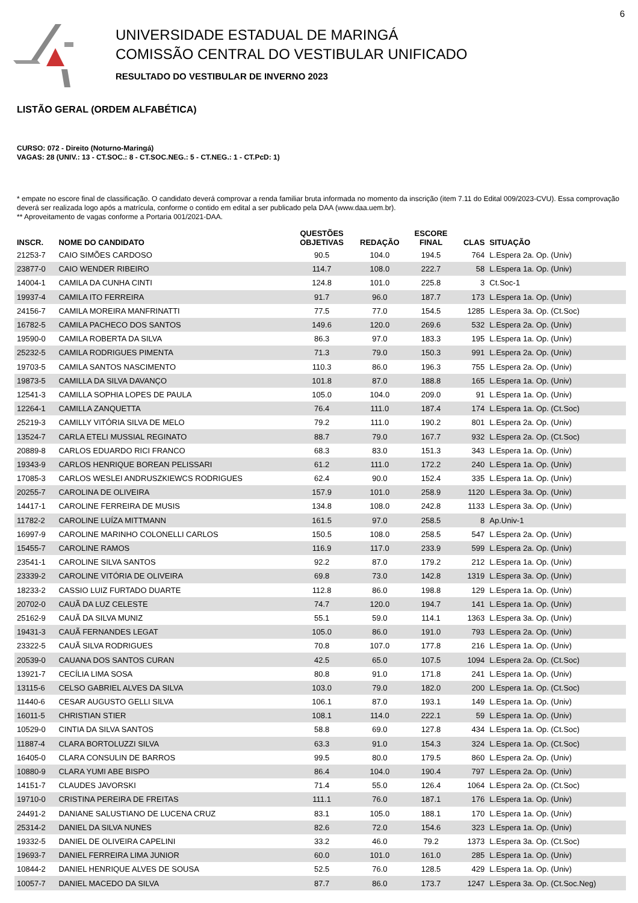6
UNIVERSIDADE ESTADUAL DE MARINGÁ
COMISSÃO CENTRAL DO VESTIBULAR UNIFICADO
RESULTADO DO VESTIBULAR DE INVERNO 2023
LISTÃO GERAL (ORDEM ALFABÉTICA)
CURSO: 072 - Direito (Noturno-Maringá)
VAGAS: 28 (UNIV.: 13 - CT.SOC.: 8 - CT.SOC.NEG.: 5 - CT.NEG.: 1 - CT.PcD: 1)
* empate no escore final de classificação. O candidato deverá comprovar a renda familiar bruta informada no momento da inscrição (item 7.11 do Edital 009/2023-CVU). Essa comprovação deverá ser realizada logo após a matrícula, conforme o contido em edital a ser publicado pela DAA (www.daa.uem.br).
** Aproveitamento de vagas conforme a Portaria 001/2021-DAA.
| INSCR. | NOME DO CANDIDATO | QUESTÕES OBJETIVAS | REDAÇÃO | ESCORE FINAL | CLAS | SITUAÇÃO |
| --- | --- | --- | --- | --- | --- | --- |
| 21253-7 | CAIO SIMÕES CARDOSO | 90.5 | 104.0 | 194.5 | 764 | L.Espera 2a. Op. (Univ) |
| 23877-0 | CAIO WENDER RIBEIRO | 114.7 | 108.0 | 222.7 | 58 | L.Espera 1a. Op. (Univ) |
| 14004-1 | CAMILA DA CUNHA CINTI | 124.8 | 101.0 | 225.8 | 3 | Ct.Soc-1 |
| 19937-4 | CAMILA ITO FERREIRA | 91.7 | 96.0 | 187.7 | 173 | L.Espera 1a. Op. (Univ) |
| 24156-7 | CAMILA MOREIRA MANFRINATTI | 77.5 | 77.0 | 154.5 | 1285 | L.Espera 3a. Op. (Ct.Soc) |
| 16782-5 | CAMILA PACHECO DOS SANTOS | 149.6 | 120.0 | 269.6 | 532 | L.Espera 2a. Op. (Univ) |
| 19590-0 | CAMILA ROBERTA DA SILVA | 86.3 | 97.0 | 183.3 | 195 | L.Espera 1a. Op. (Univ) |
| 25232-5 | CAMILA RODRIGUES PIMENTA | 71.3 | 79.0 | 150.3 | 991 | L.Espera 2a. Op. (Univ) |
| 19703-5 | CAMILA SANTOS NASCIMENTO | 110.3 | 86.0 | 196.3 | 755 | L.Espera 2a. Op. (Univ) |
| 19873-5 | CAMILLA DA SILVA DAVANÇO | 101.8 | 87.0 | 188.8 | 165 | L.Espera 1a. Op. (Univ) |
| 12541-3 | CAMILLA SOPHIA LOPES DE PAULA | 105.0 | 104.0 | 209.0 | 91 | L.Espera 1a. Op. (Univ) |
| 12264-1 | CAMILLA ZANQUETTA | 76.4 | 111.0 | 187.4 | 174 | L.Espera 1a. Op. (Ct.Soc) |
| 25219-3 | CAMILLY VITÓRIA SILVA DE MELO | 79.2 | 111.0 | 190.2 | 801 | L.Espera 2a. Op. (Univ) |
| 13524-7 | CARLA ETELI MUSSIAL REGINATO | 88.7 | 79.0 | 167.7 | 932 | L.Espera 2a. Op. (Ct.Soc) |
| 20889-8 | CARLOS EDUARDO RICI FRANCO | 68.3 | 83.0 | 151.3 | 343 | L.Espera 1a. Op. (Univ) |
| 19343-9 | CARLOS HENRIQUE BOREAN PELISSARI | 61.2 | 111.0 | 172.2 | 240 | L.Espera 1a. Op. (Univ) |
| 17085-3 | CARLOS WESLEI ANDRUSZKIEWCS RODRIGUES | 62.4 | 90.0 | 152.4 | 335 | L.Espera 1a. Op. (Univ) |
| 20255-7 | CAROLINA DE OLIVEIRA | 157.9 | 101.0 | 258.9 | 1120 | L.Espera 3a. Op. (Univ) |
| 14417-1 | CAROLINE FERREIRA DE MUSIS | 134.8 | 108.0 | 242.8 | 1133 | L.Espera 3a. Op. (Univ) |
| 11782-2 | CAROLINE LUÍZA MITTMANN | 161.5 | 97.0 | 258.5 | 8 | Ap.Univ-1 |
| 16997-9 | CAROLINE MARINHO COLONELLI CARLOS | 150.5 | 108.0 | 258.5 | 547 | L.Espera 2a. Op. (Univ) |
| 15455-7 | CAROLINE RAMOS | 116.9 | 117.0 | 233.9 | 599 | L.Espera 2a. Op. (Univ) |
| 23541-1 | CAROLINE SILVA SANTOS | 92.2 | 87.0 | 179.2 | 212 | L.Espera 1a. Op. (Univ) |
| 23339-2 | CAROLINE VITÓRIA DE OLIVEIRA | 69.8 | 73.0 | 142.8 | 1319 | L.Espera 3a. Op. (Univ) |
| 18233-2 | CASSIO LUIZ FURTADO DUARTE | 112.8 | 86.0 | 198.8 | 129 | L.Espera 1a. Op. (Univ) |
| 20702-0 | CAUÃ DA LUZ CELESTE | 74.7 | 120.0 | 194.7 | 141 | L.Espera 1a. Op. (Univ) |
| 25162-9 | CAUÃ DA SILVA MUNIZ | 55.1 | 59.0 | 114.1 | 1363 | L.Espera 3a. Op. (Univ) |
| 19431-3 | CAUÃ FERNANDES LEGAT | 105.0 | 86.0 | 191.0 | 793 | L.Espera 2a. Op. (Univ) |
| 23322-5 | CAUÃ SILVA RODRIGUES | 70.8 | 107.0 | 177.8 | 216 | L.Espera 1a. Op. (Univ) |
| 20539-0 | CAUANA DOS SANTOS CURAN | 42.5 | 65.0 | 107.5 | 1094 | L.Espera 2a. Op. (Ct.Soc) |
| 13921-7 | CECÍLIA LIMA SOSA | 80.8 | 91.0 | 171.8 | 241 | L.Espera 1a. Op. (Univ) |
| 13115-6 | CELSO GABRIEL ALVES DA SILVA | 103.0 | 79.0 | 182.0 | 200 | L.Espera 1a. Op. (Ct.Soc) |
| 11440-6 | CESAR AUGUSTO GELLI SILVA | 106.1 | 87.0 | 193.1 | 149 | L.Espera 1a. Op. (Univ) |
| 16011-5 | CHRISTIAN STIER | 108.1 | 114.0 | 222.1 | 59 | L.Espera 1a. Op. (Univ) |
| 10529-0 | CINTIA DA SILVA SANTOS | 58.8 | 69.0 | 127.8 | 434 | L.Espera 1a. Op. (Ct.Soc) |
| 11887-4 | CLARA BORTOLUZZI SILVA | 63.3 | 91.0 | 154.3 | 324 | L.Espera 1a. Op. (Ct.Soc) |
| 16405-0 | CLARA CONSULIN DE BARROS | 99.5 | 80.0 | 179.5 | 860 | L.Espera 2a. Op. (Univ) |
| 10880-9 | CLARA YUMI ABE BISPO | 86.4 | 104.0 | 190.4 | 797 | L.Espera 2a. Op. (Univ) |
| 14151-7 | CLAUDES JAVORSKI | 71.4 | 55.0 | 126.4 | 1064 | L.Espera 2a. Op. (Ct.Soc) |
| 19710-0 | CRISTINA PEREIRA DE FREITAS | 111.1 | 76.0 | 187.1 | 176 | L.Espera 1a. Op. (Univ) |
| 24491-2 | DANIANE SALUSTIANO DE LUCENA CRUZ | 83.1 | 105.0 | 188.1 | 170 | L.Espera 1a. Op. (Univ) |
| 25314-2 | DANIEL DA SILVA NUNES | 82.6 | 72.0 | 154.6 | 323 | L.Espera 1a. Op. (Univ) |
| 19332-5 | DANIEL DE OLIVEIRA CAPELINI | 33.2 | 46.0 | 79.2 | 1373 | L.Espera 3a. Op. (Ct.Soc) |
| 19693-7 | DANIEL FERREIRA LIMA JUNIOR | 60.0 | 101.0 | 161.0 | 285 | L.Espera 1a. Op. (Univ) |
| 10844-2 | DANIEL HENRIQUE ALVES DE SOUSA | 52.5 | 76.0 | 128.5 | 429 | L.Espera 1a. Op. (Univ) |
| 10057-7 | DANIEL MACEDO DA SILVA | 87.7 | 86.0 | 173.7 | 1247 | L.Espera 3a. Op. (Ct.Soc.Neg) |